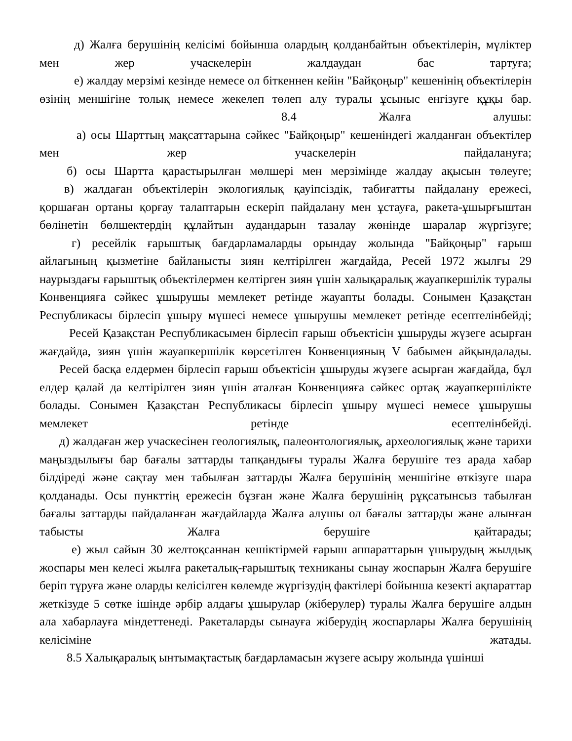д) Жалға берушінің келісімі бойынша олардың қолданбайтын объектілерін, мүліктер мен жер учаскелерін жалдаудан бас тартуға;
е) жалдау мерзімі кезінде немесе ол біткеннен кейін "Байқоңыр" кешенінің объектілерін өзінің меншігіне толық немесе жекелеп төлеп алу туралы ұсыныс енгізуге құқы бар.
8.4 Жалға алушы:
а) осы Шарттың мақсаттарына сәйкес "Байқоңыр" кешеніндегі жалданған объектілер мен жер учаскелерін пайдалануға;
б) осы Шартта қарастырылған мөлшері мен мерзімінде жалдау ақысын төлеуге;
в) жалдаған объектілерін экологиялық қауіпсіздік, табиғатты пайдалану ережесі, қоршаған ортаны қорғау талаптарын ескеріп пайдалану мен ұстауға, ракета-ұшырғыштан бөлінетін бөлшектердің құлайтын аудандарын тазалау жөнінде шаралар жүргізуге;
г) ресейлік ғарыштық бағдарламаларды орындау жолында "Байқоңыр" ғарыш айлағының қызметіне байланысты зиян келтірілген жағдайда, Ресей 1972 жылғы 29 наурыздағы ғарыштық объектілермен келтірген зиян үшін халықаралық жауапкершілік туралы Конвенцияға сәйкес ұшырушы мемлекет ретінде жауапты болады. Сонымен Қазақстан Республикасы бірлесіп ұшыру мүшесі немесе ұшырушы мемлекет ретінде есептелінбейді;
Ресей Қазақстан Республикасымен бірлесіп ғарыш объектісін ұшыруды жүзеге асырған жағдайда, зиян үшін жауапкершілік көрсетілген Конвенцияның V бабымен айқындалады.
Ресей басқа елдермен бірлесіп ғарыш объектісін ұшыруды жүзеге асырған жағдайда, бұл елдер қалай да келтірілген зиян үшін аталған Конвенцияға сәйкес ортақ жауапкершілікте болады. Сонымен Қазақстан Республикасы бірлесіп ұшыру мүшесі немесе ұшырушы мемлекет ретінде есептелінбейді.
д) жалдаған жер учаскесінен геологиялық, палеонтологиялық, археологиялық және тарихи маңыздылығы бар бағалы заттарды тапқандығы туралы Жалға берушіге тез арада хабар білдіреді және сақтау мен табылған заттарды Жалға берушінің меншігіне өткізуге шара қолданады. Осы пункттің ережесін бұзған және Жалға берушінің рұқсатынсыз табылған бағалы заттарды пайдаланған жағдайларда Жалға алушы ол бағалы заттарды және алынған табысты Жалға берушіге қайтарады;
е) жыл сайын 30 желтоқсаннан кешіктірмей ғарыш аппараттарын ұшырудың жылдық жоспары мен келесі жылға ракеталық-ғарыштық техниканы сынау жоспарын Жалға берушіге беріп тұруға және оларды келісілген көлемде жүргізудің фактілері бойынша кезекті ақпараттар жеткізуде 5 сөтке ішінде әрбір алдағы ұшырулар (жіберулер) туралы Жалға берушіге алдын ала хабарлауға міндеттенеді. Ракеталарды сынауға жіберудің жоспарлары Жалға берушінің келісіміне жатады.
8.5 Халықаралық ынтымақтастық бағдарламасын жүзеге асыру жолында үшінші